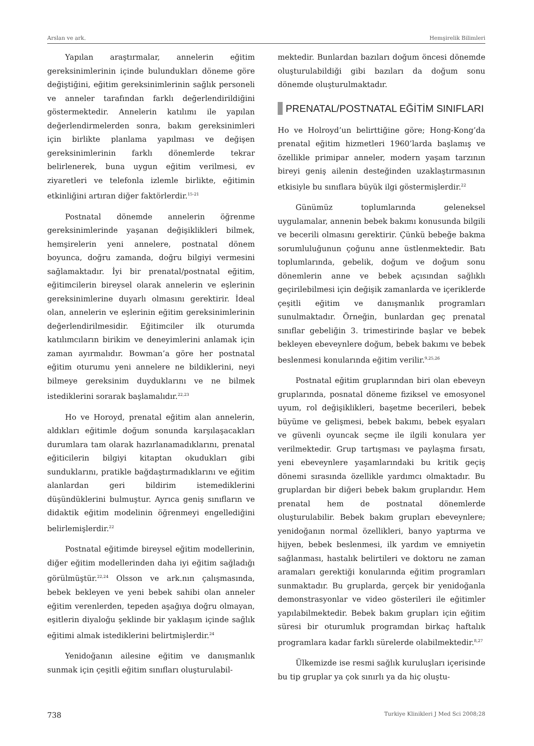Arslan ve ark. Hemşirelik Bilimleri
Yapılan araştırmalar, annelerin eğitim gereksinimlerinin içinde bulundukları döneme göre değiştiğini, eğitim gereksinimlerinin sağlık personeli ve anneler tarafından farklı değerlendirildiğini göstermektedir. Annelerin katılımı ile yapılan değerlendirmelerden sonra, bakım gereksinimleri için birlikte planlama yapılması ve değişen gereksinimlerinin farklı dönemlerde tekrar belirlenerek, buna uygun eğitim verilmesi, ev ziyaretleri ve telefonla izlemle birlikte, eğitimin etkinliğini artıran diğer faktörlerdir.<sup>15-21</sup>
Postnatal dönemde annelerin öğrenme gereksinimlerinde yaşanan değişiklikleri bilmek, hemşirelerin yeni annelere, postnatal dönem boyunca, doğru zamanda, doğru bilgiyi vermesini sağlamaktadır. İyi bir prenatal/postnatal eğitim, eğitimcilerin bireysel olarak annelerin ve eşlerinin gereksinimlerine duyarlı olmasını gerektirir. İdeal olan, annelerin ve eşlerinin eğitim gereksinimlerinin değerlendirilmesidir. Eğitimciler ilk oturumda katılımcıların birikim ve deneyimlerini anlamak için zaman ayırmalıdır. Bowman’a göre her postnatal eğitim oturumu yeni annelere ne bildiklerini, neyi bilmeye gereksinim duyduklarını ve ne bilmek istediklerini sorarak başlamalıdır.<sup>22,23</sup>
Ho ve Horoyd, prenatal eğitim alan annelerin, aldıkları eğitimle doğum sonunda karşılaşacakları durumlara tam olarak hazırlanamadıklarını, prenatal eğiticilerin bilgiyi kitaptan okudukları gibi sunduklarını, pratikle bağdaştırmadıklarını ve eğitim alanlardan geri bildirim istemediklerini düşündüklerini bulmuştur. Ayrıca geniş sınıfların ve didaktik eğitim modelinin öğrenmeyi engellediğini belirlemişlerdir.<sup>22</sup>
Postnatal eğitimde bireysel eğitim modellerinin, diğer eğitim modellerinden daha iyi eğitim sağladığı görülmüştür.<sup>22,24</sup> Olsson ve ark.nın çalışmasında, bebek bekleyen ve yeni bebek sahibi olan anneler eğitim verenlerden, tepeden aşağıya doğru olmayan, eşitlerin diyaloğu şeklinde bir yaklaşım içinde sağlık eğitimi almak istediklerini belirtmişlerdir.<sup>24</sup>
Yenidoğanın ailesine eğitim ve danışmanlık sunmak için çeşitli eğitim sınıfları oluşturulabil-
mektedir. Bunlardan bazıları doğum öncesi dönemde oluşturulabildiği gibi bazıları da doğum sonu dönemde oluşturulmaktadır.
PRENATAL/POSTNATAL EĞİTİM SINIFLARI
Ho ve Holroyd’un belirttiğine göre; Hong-Kong’da prenatal eğitim hizmetleri 1960’larda başlamış ve özellikle primipar anneler, modern yaşam tarzının bireyi geniş ailenin desteğinden uzaklaştırmasının etkisiyle bu sınıflara büyük ilgi göstermişlerdir.<sup>22</sup>
Günümüz toplumlarında geleneksel uygulamalar, annenin bebek bakımı konusunda bilgili ve becerili olmasını gerektirir. Çünkü bebeğe bakma sorumluluğunun çoğunu anne üstlenmektedir. Batı toplumlarında, gebelik, doğum ve doğum sonu dönemlerin anne ve bebek açısından sağlıklı geçirilebilmesi için değişik zamanlarda ve içeriklerde çeşitli eğitim ve danışmanlık programları sunulmaktadır. Örneğin, bunlardan geç prenatal sınıflar gebeliğin 3. trimestirinde başlar ve bebek bekleyen ebeveynlere doğum, bebek bakımı ve bebek beslenmesi konularında eğitim verilir.<sup>9,25,26</sup>
Postnatal eğitim gruplarından biri olan ebeveyn gruplarında, posnatal döneme fiziksel ve emosyonel uyum, rol değişiklikleri, başetme becerileri, bebek büyüme ve gelişmesi, bebek bakımı, bebek eşyaları ve güvenli oyuncak seçme ile ilgili konulara yer verilmektedir. Grup tartışması ve paylaşma fırsatı, yeni ebeveynlere yaşamlarındaki bu kritik geçiş dönemi sırasında özellikle yardımcı olmaktadır. Bu gruplardan bir diğeri bebek bakım gruplarıdır. Hem prenatal hem de postnatal dönemlerde oluşturulabilir. Bebek bakım grupları ebeveynlere; yenidoğanın normal özellikleri, banyo yaptırma ve hijyen, bebek beslenmesi, ilk yardım ve emniyetin sağlanması, hastalık belirtileri ve doktoru ne zaman aramaları gerektiği konularında eğitim programları sunmaktadır. Bu gruplarda, gerçek bir yenidoğanla demonstrasyonlar ve video gösterileri ile eğitimler yapılabilmektedir. Bebek bakım grupları için eğitim süresi bir oturumluk programdan birkaç haftalık programlara kadar farklı sürelerde olabilmektedir.<sup>8,27</sup>
Ülkemizde ise resmi sağlık kuruluşları içerisinde bu tip gruplar ya çok sınırlı ya da hiç oluştu-
738 Turkiye Klinikleri J Med Sci 2008;28